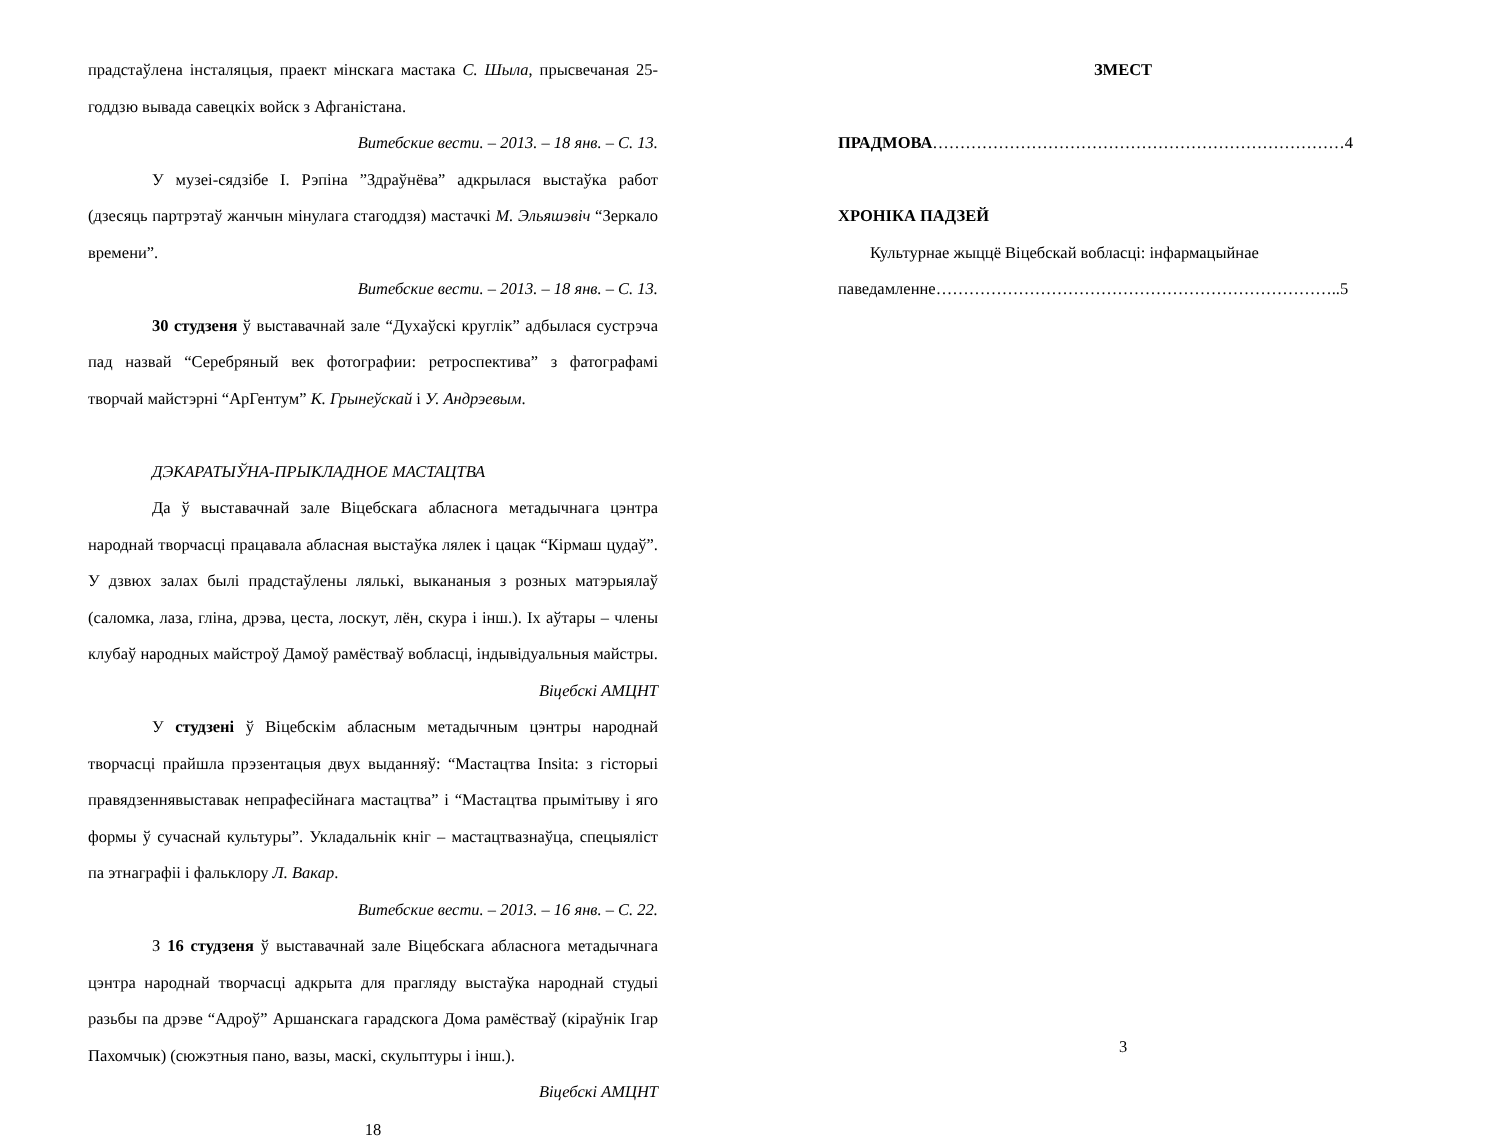прадстаўлена інсталяцыя, праект мінскага мастака С. Шыла, прысвечаная 25-годдзю вывада савецкіх войск з Афганістана.
Витебские вести. – 2013. – 18 янв. – С. 13.
У музеі-сядзібе І. Рэпіна ”Здраўнёва” адкрылася выстаўка работ (дзесяць партрэтаў жанчын мінулага стагоддзя) мастачкі М. Эльяшэвіч “Зеркало времени”.
Витебские вести. – 2013. – 18 янв. – С. 13.
30 студзеня ў выставачнай зале “Духаўскі круглік” адбылася сустрэча пад назвай “Серебряный век фотографии: ретроспектива” з фатографамі творчай майстэрні “АрГентум” К. Грынеўскай і У. Андрэевым.
ДЭКАРАТЫЎНА-ПРЫКЛАДНОЕ МАСТАЦТВА
Да ў выставачнай зале Віцебскага абласнога метадычнага цэнтра народнай творчасці працавала абласная выстаўка лялек і цацак “Кірмаш цудаў”. У дзвюх залах былі прадстаўлены лялькі, выкананыя з розных матэрыялаў (саломка, лаза, гліна, дрэва, цеста, лоскут, лён, скура і інш.). Іх аўтары – члены клубаў народных майстроў Дамоў рамёстваў вобласці, індывідуальныя майстры.
Віцебскі АМЦНТ
У студзені ў Віцебскім абласным метадычным цэнтры народнай творчасці прайшла прэзентацыя двух выданняў: “Мастацтва Insita: з гісторыі правядзеннявыставак непрафесійнага мастацтва” і “Мастацтва прымітыву і яго формы ў сучаснай культуры”. Укладальнік кніг – мастацтвазнаўца, спецыяліст па этнаграфіі і фальклору Л. Вакар.
Витебские вести. – 2013. – 16 янв. – С. 22.
З 16 студзеня ў выставачнай зале Віцебскага абласнога метадычнага цэнтра народнай творчасці адкрыта для прагляду выстаўка народнай студыі разьбы па дрэве “Адроў” Аршанскага гарадскога Дома рамёстваў (кіраўнік Ігар Пахомчык) (сюжэтныя пано, вазы, маскі, скульптуры і інш.).
Віцебскі АМЦНТ
18
ЗМЕСТ
ПРАДМОВА…………………………………………………………………4
ХРОНІКА ПАДЗЕЙ
Культурнае жыццё Віцебскай вобласці: інфармацыйнае
паведамленне………………………………………………………………..5
3